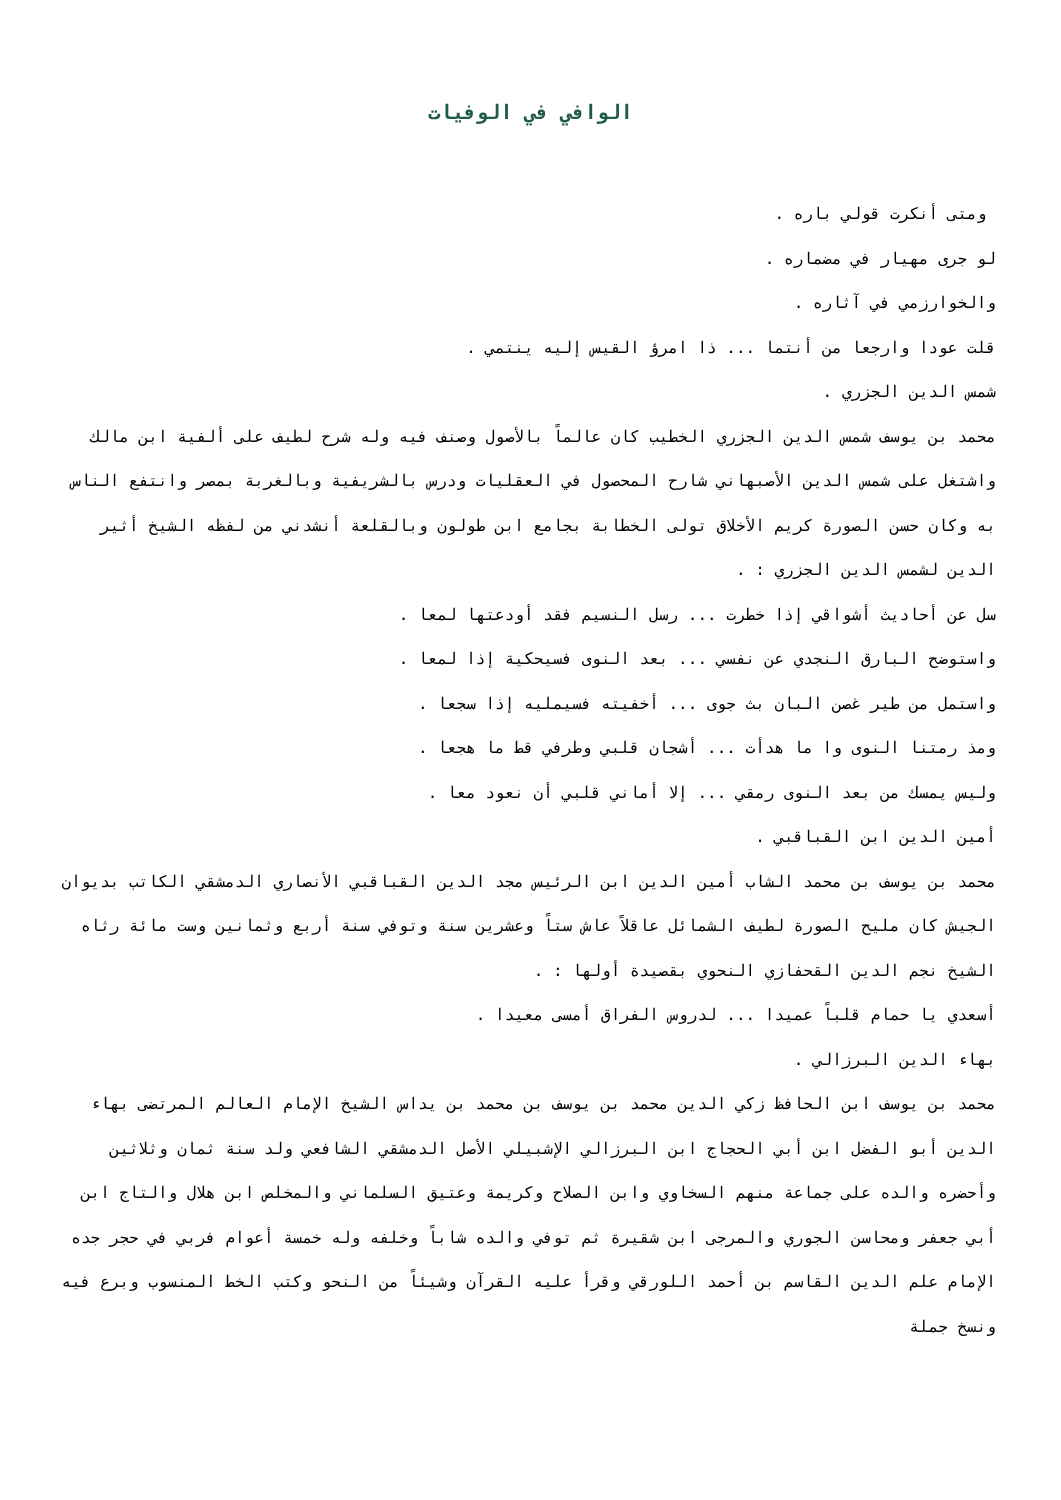الوافي في الوفيات
ومتى أنكرت قولي باره .
لو جرى مهيار في مضماره .
والخوارزمي في آثاره .
قلت عودا وارجعا من أنتما ... ذا امرؤ القيس إليه ينتمي .
شمس الدين الجزري .
محمد بن يوسف شمس الدين الجزري الخطيب كان عالماً بالأصول وصنف فيه وله شرح لطيف على ألفية ابن مالك واشتغل على شمس الدين الأصبهاني شارح المحصول في العقليات ودرس بالشريفية وبالغربة بمصر وانتفع الناس به وكان حسن الصورة كريم الأخلاق تولى الخطابة بجامع ابن طولون وبالقلعة أنشدني من لفظه الشيخ أثير الدين لشمس الدين الجزري : .
سل عن أحاديث أشواقي إذا خطرت ... رسل النسيم فقد أودعتها لمعا .
واستوضح البارق النجدي عن نفسي ... بعد النوى فسيحكية إذا لمعا .
واستمل من طير غصن البان بث جوى ... أخفيته فسيمليه إذا سجعا .
ومذ رمتنا النوى وا ما هدأت ... أشجان قلبي وطرفي قط ما هجعا .
وليس يمسك من بعد النوى رمقي ... إلا أماني قلبي أن نعود معا .
أمين الدين ابن القباقبي .
محمد بن يوسف بن محمد الشاب أمين الدين ابن الرئيس مجد الدين القباقبي الأنصاري الدمشقي الكاتب بديوان الجيش كان مليح الصورة لطيف الشمائل عاقلاً عاش ستاً وعشرين سنة وتوفي سنة أربع وثمانين وست مائة رثاه الشيخ نجم الدين القحفازي النحوي بقصيدة أولها : .
أسعدي يا حمام قلباً عميدا ... لدروس الفراق أمسى معيدا .
بهاء الدين البرزالي .
محمد بن يوسف ابن الحافظ زكي الدين محمد بن يوسف بن محمد بن يداس الشيخ الإمام العالم المرتضى بهاء الدين أبو الفضل ابن أبي الحجاج ابن البرزالي الإشبيلي الأصل الدمشقي الشافعي ولد سنة ثمان وثلاثين وأحضره والده على جماعة منهم السخاوي وابن الصلاح وكريمة وعتيق السلماني والمخلص ابن هلال والتاج ابن أبي جعفر ومحاسن الجوري والمرجى ابن شقيرة ثم توفي والده شاباً وخلفه وله خمسة أعوام فربي في حجر جده الإمام علم الدين القاسم بن أحمد اللورقي وقرأ عليه القرآن وشيئاً من النحو وكتب الخط المنسوب وبرع فيه ونسخ جملة